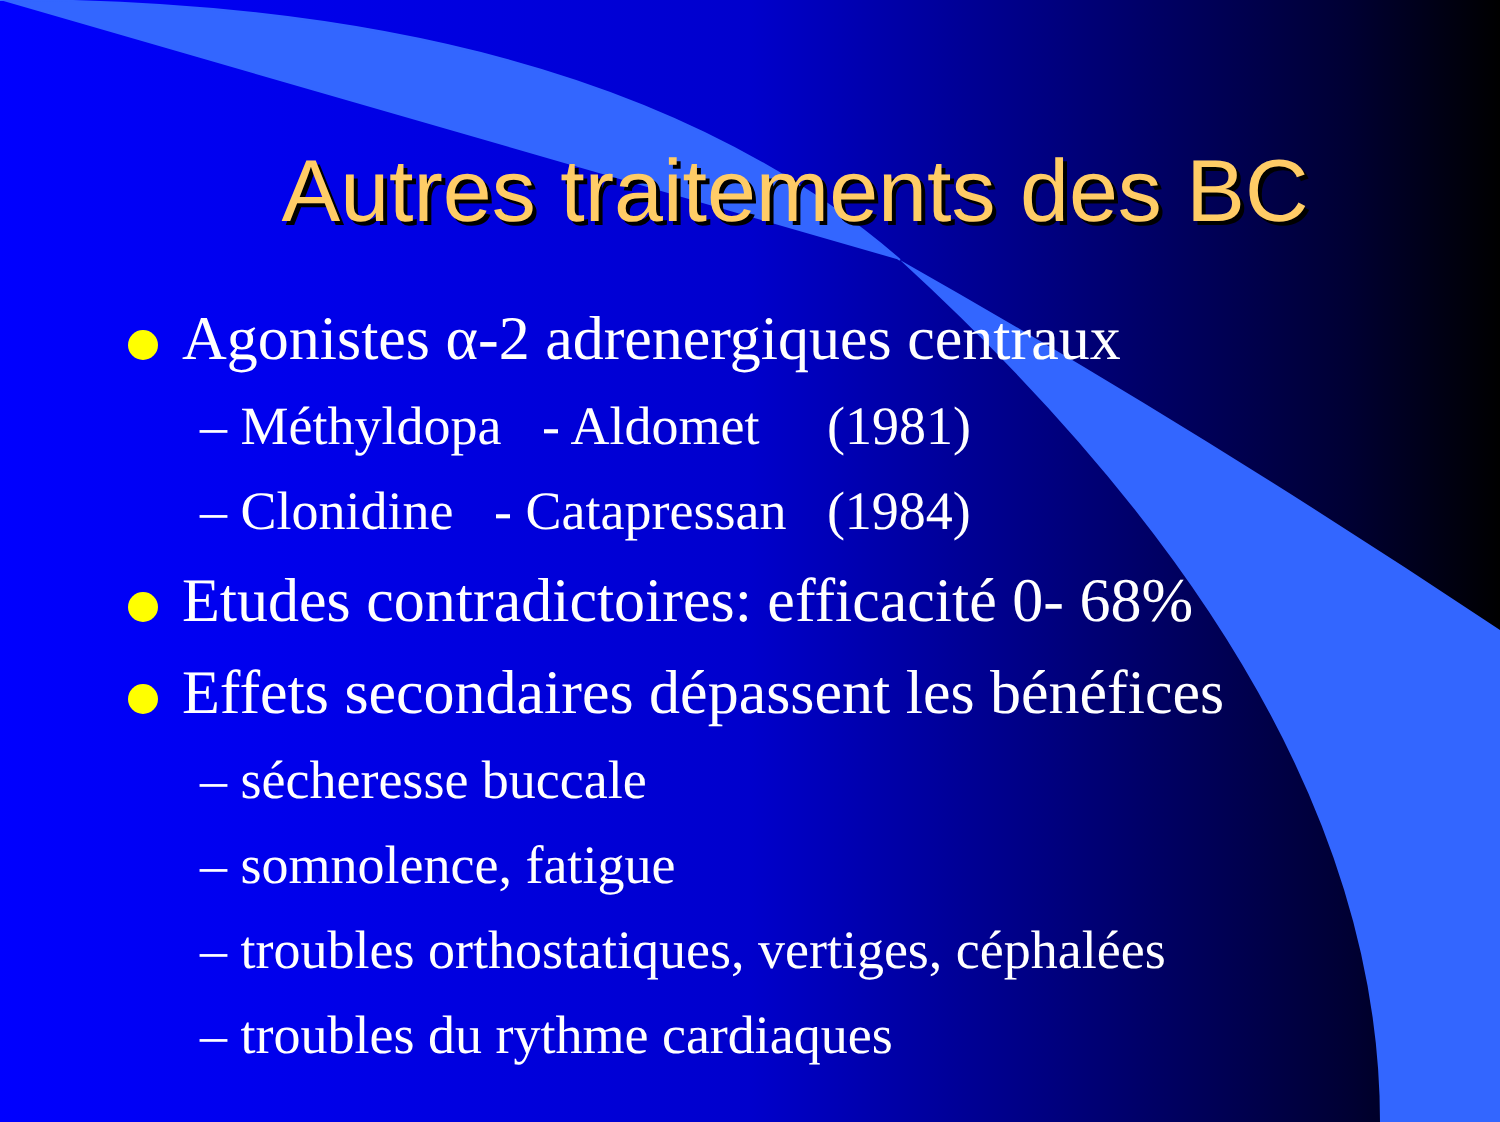Autres traitements des BC
Agonistes α-2 adrenergiques centraux
– Méthyldopa - Aldomet (1981)
– Clonidine - Catapressan (1984)
Etudes contradictoires: efficacité 0- 68%
Effets secondaires dépassent les bénéfices
– sécheresse buccale
– somnolence, fatigue
– troubles orthostatiques, vertiges, céphalées
– troubles du rythme cardiaques